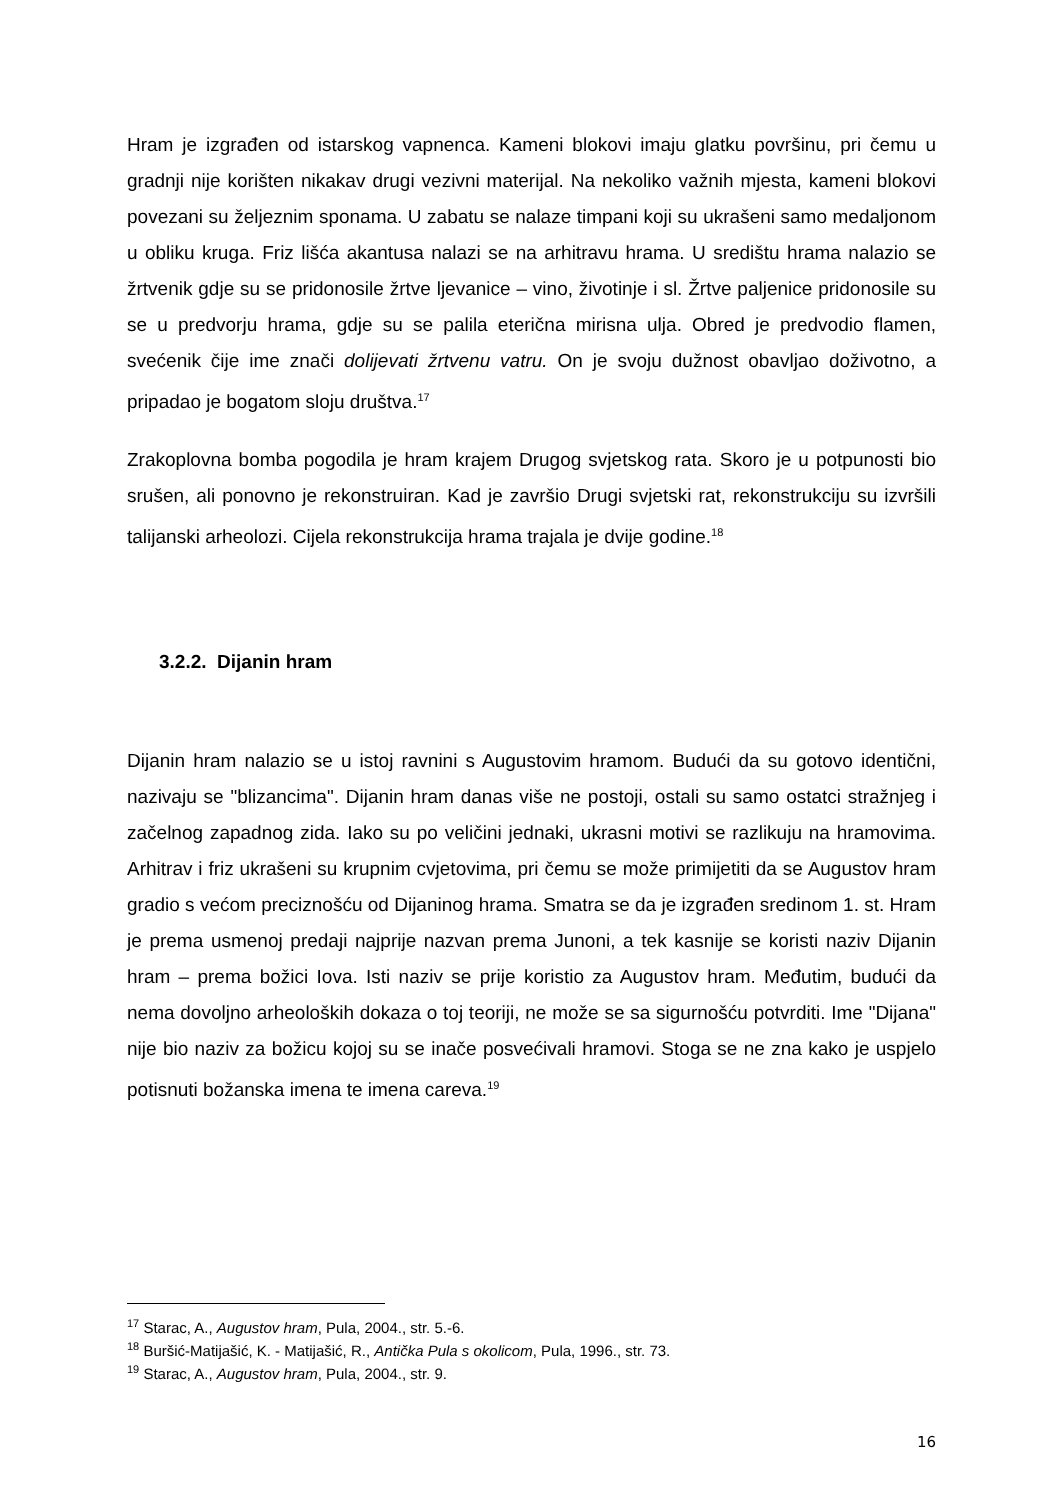Hram je izgrađen od istarskog vapnenca. Kameni blokovi imaju glatku površinu, pri čemu u gradnji nije korišten nikakav drugi vezivni materijal. Na nekoliko važnih mjesta, kameni blokovi povezani su željeznim sponama. U zabatu se nalaze timpani koji su ukrašeni samo medaljonom u obliku kruga. Friz lišća akantusa nalazi se na arhitravu hrama. U središtu hrama nalazio se žrtvenik gdje su se pridonosile žrtve ljevanice – vino, životinje i sl. Žrtve paljenice pridonosile su se u predvorju hrama, gdje su se palila eterična mirisna ulja. Obred je predvodio flamen, svećenik čije ime znači dolijevati žrtvenu vatru. On je svoju dužnost obavljao doživotno, a pripadao je bogatom sloju društva.<sup>17</sup>
Zrakoplovna bomba pogodila je hram krajem Drugog svjetskog rata. Skoro je u potpunosti bio srušen, ali ponovno je rekonstruiran. Kad je završio Drugi svjetski rat, rekonstrukciju su izvršili talijanski arheolozi. Cijela rekonstrukcija hrama trajala je dvije godine.<sup>18</sup>
3.2.2. Dijanin hram
Dijanin hram nalazio se u istoj ravnini s Augustovim hramom. Budući da su gotovo identični, nazivaju se "blizancima". Dijanin hram danas više ne postoji, ostali su samo ostatci stražnjeg i začelnog zapadnog zida. Iako su po veličini jednaki, ukrasni motivi se razlikuju na hramovima. Arhitrav i friz ukrašeni su krupnim cvjetovima, pri čemu se može primijetiti da se Augustov hram gradio s većom preciznošću od Dijaninog hrama. Smatra se da je izgrađen sredinom 1. st. Hram je prema usmenoj predaji najprije nazvan prema Junoni, a tek kasnije se koristi naziv Dijanin hram – prema božici Iova. Isti naziv se prije koristio za Augustov hram. Međutim, budući da nema dovoljno arheoloških dokaza o toj teoriji, ne može se sa sigurnošću potvrditi. Ime "Dijana" nije bio naziv za božicu kojoj su se inače posvećivali hramovi. Stoga se ne zna kako je uspjelo potisnuti božanska imena te imena careva.<sup>19</sup>
<sup>17</sup> Starac, A., Augustov hram, Pula, 2004., str. 5.-6.
<sup>18</sup> Buršić-Matijašić, K. - Matijašić, R., Antička Pula s okolicom, Pula, 1996., str. 73.
<sup>19</sup> Starac, A., Augustov hram, Pula, 2004., str. 9.
16